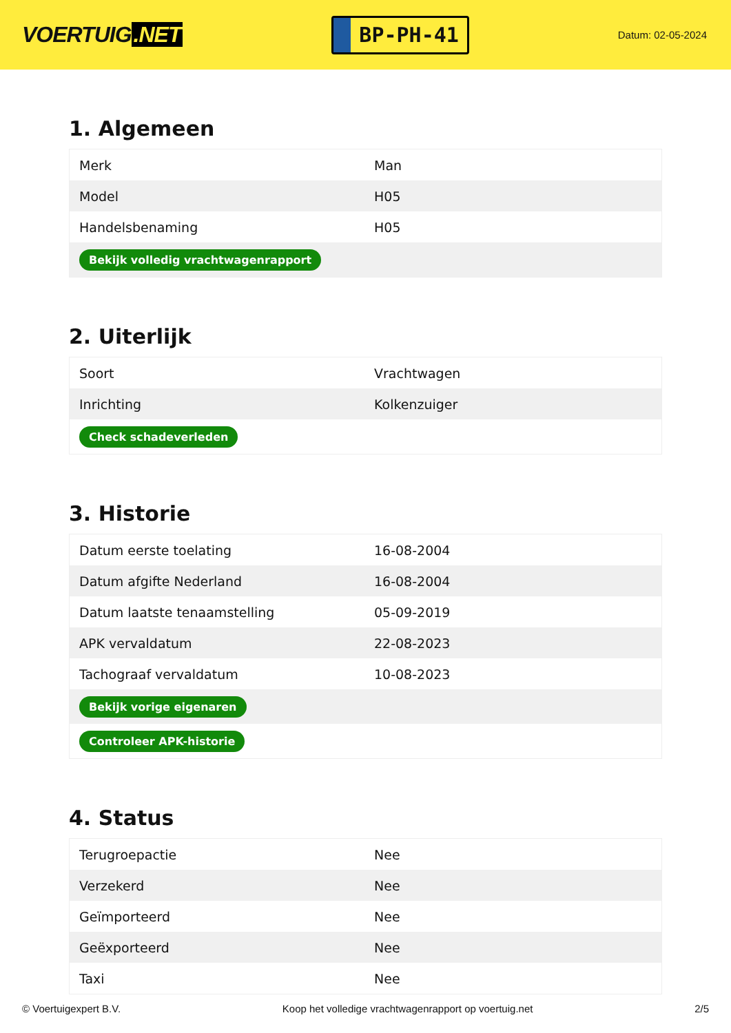VOERTUIG.NET
BP-PH-41
Datum: 02-05-2024
1. Algemeen
| Merk | Man |
| Model | H05 |
| Handelsbenaming | H05 |
| Bekijk volledig vrachtwagenrapport | |
2. Uiterlijk
| Soort | Vrachtwagen |
| Inrichting | Kolkenzuiger |
| Check schadeverleden | |
3. Historie
| Datum eerste toelating | 16-08-2004 |
| Datum afgifte Nederland | 16-08-2004 |
| Datum laatste tenaamstelling | 05-09-2019 |
| APK vervaldatum | 22-08-2023 |
| Tachograaf vervaldatum | 10-08-2023 |
| Bekijk vorige eigenaren | |
| Controleer APK-historie | |
4. Status
| Terugroepactie | Nee |
| Verzekerd | Nee |
| Geïmporteerd | Nee |
| Geëxporteerd | Nee |
| Taxi | Nee |
© Voertuigexpert B.V. Koop het volledige vrachtwagenrapport op voertuig.net 2/5